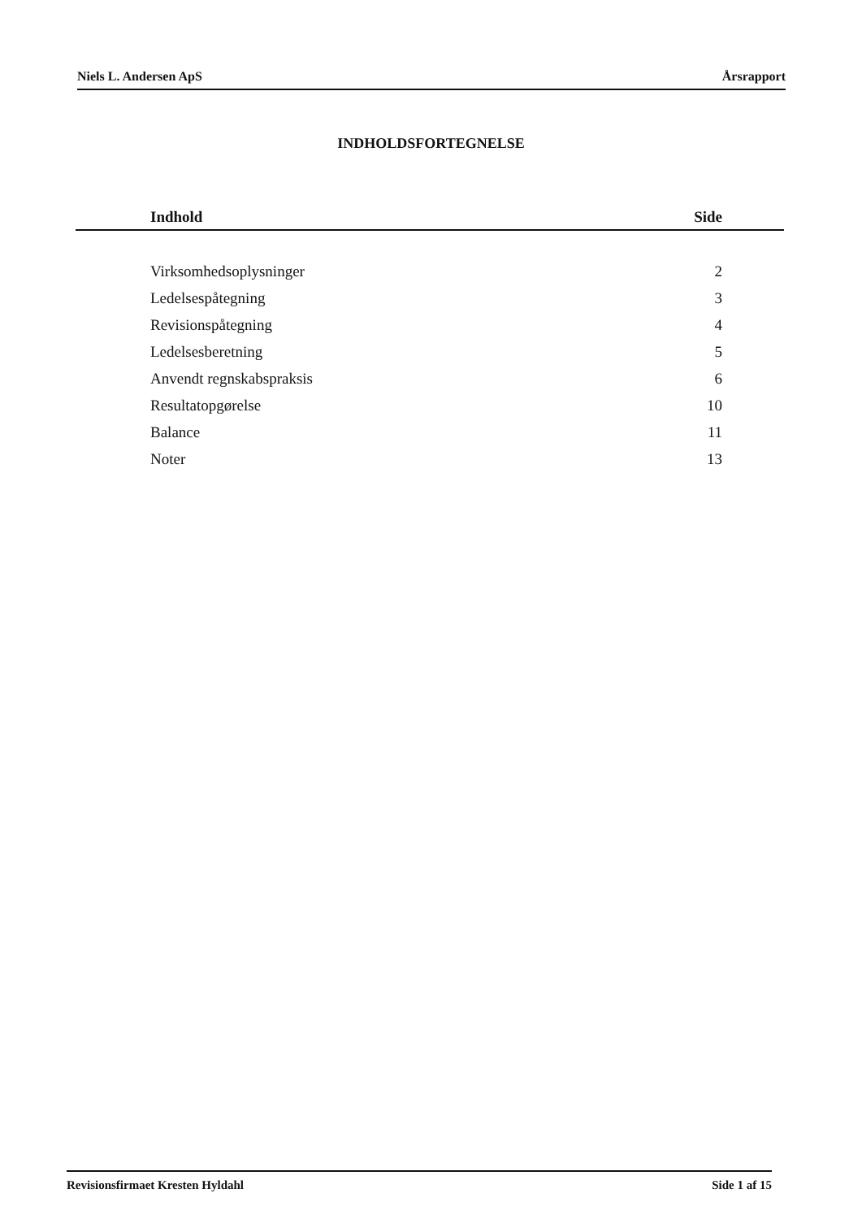Niels L. Andersen ApS Årsrapport
INDHOLDSFORTEGNELSE
| Indhold | Side |
| --- | --- |
| Virksomhedsoplysninger | 2 |
| Ledelsespåtegning | 3 |
| Revisionspåtegning | 4 |
| Ledelsesberetning | 5 |
| Anvendt regnskabspraksis | 6 |
| Resultatopgørelse | 10 |
| Balance | 11 |
| Noter | 13 |
Revisionsfirmaet Kresten Hyldahl Side 1 af 15